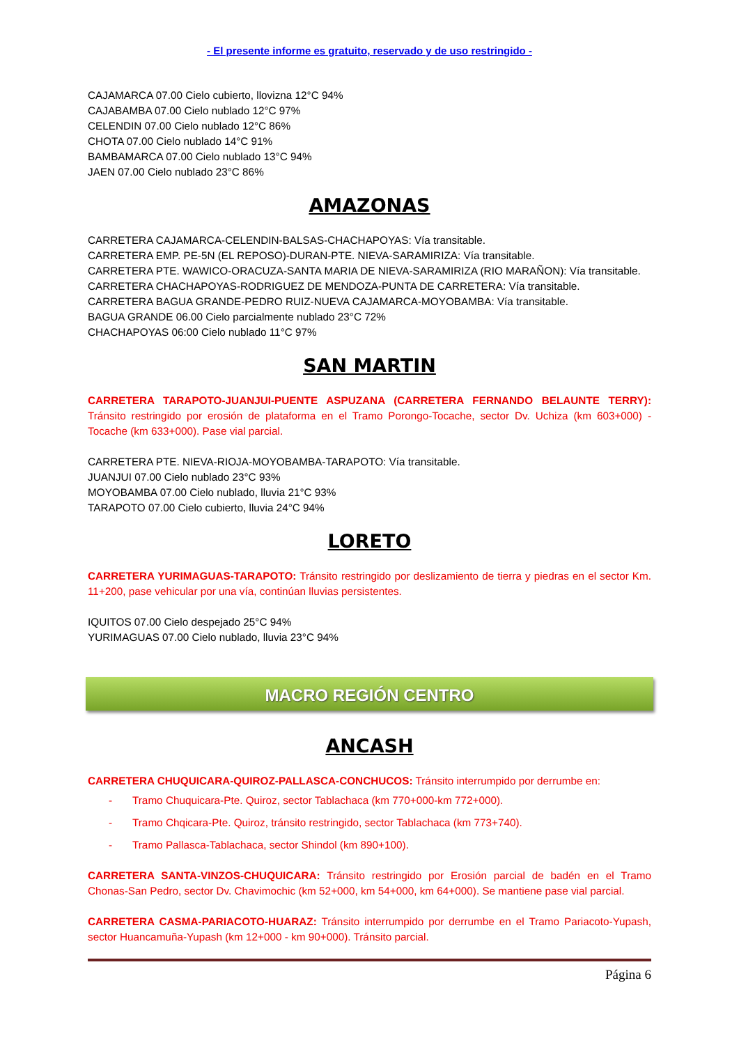- El presente informe es gratuito, reservado y de uso restringido -
CAJAMARCA 07.00 Cielo cubierto, llovizna 12°C 94%
CAJABAMBA 07.00 Cielo nublado 12°C 97%
CELENDIN 07.00 Cielo nublado 12°C 86%
CHOTA 07.00 Cielo nublado 14°C 91%
BAMBAMARCA 07.00 Cielo nublado 13°C 94%
JAEN 07.00 Cielo nublado 23°C 86%
AMAZONAS
CARRETERA CAJAMARCA-CELENDIN-BALSAS-CHACHAPOYAS: Vía transitable.
CARRETERA EMP. PE-5N (EL REPOSO)-DURAN-PTE. NIEVA-SARAMIRIZA: Vía transitable.
CARRETERA PTE. WAWICO-ORACUZA-SANTA MARIA DE NIEVA-SARAMIRIZA (RIO MARAÑON): Vía transitable.
CARRETERA CHACHAPOYAS-RODRIGUEZ DE MENDOZA-PUNTA DE CARRETERA: Vía transitable.
CARRETERA BAGUA GRANDE-PEDRO RUIZ-NUEVA CAJAMARCA-MOYOBAMBA: Vía transitable.
BAGUA GRANDE 06.00 Cielo parcialmente nublado 23°C 72%
CHACHAPOYAS 06:00 Cielo nublado 11°C 97%
SAN MARTIN
CARRETERA TARAPOTO-JUANJUI-PUENTE ASPUZANA (CARRETERA FERNANDO BELAUNTE TERRY): Tránsito restringido por erosión de plataforma en el Tramo Porongo-Tocache, sector Dv. Uchiza (km 603+000) - Tocache (km 633+000). Pase vial parcial.
CARRETERA PTE. NIEVA-RIOJA-MOYOBAMBA-TARAPOTO: Vía transitable.
JUANJUI 07.00 Cielo nublado 23°C 93%
MOYOBAMBA 07.00 Cielo nublado, lluvia 21°C 93%
TARAPOTO 07.00 Cielo cubierto, lluvia 24°C 94%
LORETO
CARRETERA YURIMAGUAS-TARAPOTO: Tránsito restringido por deslizamiento de tierra y piedras en el sector Km. 11+200, pase vehicular por una vía, continúan lluvias persistentes.
IQUITOS 07.00 Cielo despejado 25°C 94%
YURIMAGUAS 07.00 Cielo nublado, lluvia 23°C 94%
MACRO REGIÓN CENTRO
ANCASH
CARRETERA CHUQUICARA-QUIROZ-PALLASCA-CONCHUCOS: Tránsito interrumpido por derrumbe en:
- Tramo Chuquicara-Pte. Quiroz, sector Tablachaca (km 770+000-km 772+000).
- Tramo Chqicara-Pte. Quiroz, tránsito restringido, sector Tablachaca (km 773+740).
- Tramo Pallasca-Tablachaca, sector Shindol (km 890+100).
CARRETERA SANTA-VINZOS-CHUQUICARA: Tránsito restringido por Erosión parcial de badén en el Tramo Chonas-San Pedro, sector Dv. Chavimochic (km 52+000, km 54+000, km 64+000). Se mantiene pase vial parcial.
CARRETERA CASMA-PARIACOTO-HUARAZ: Tránsito interrumpido por derrumbe en el Tramo Pariacoto-Yupash, sector Huancamuña-Yupash (km 12+000 - km 90+000). Tránsito parcial.
Página 6